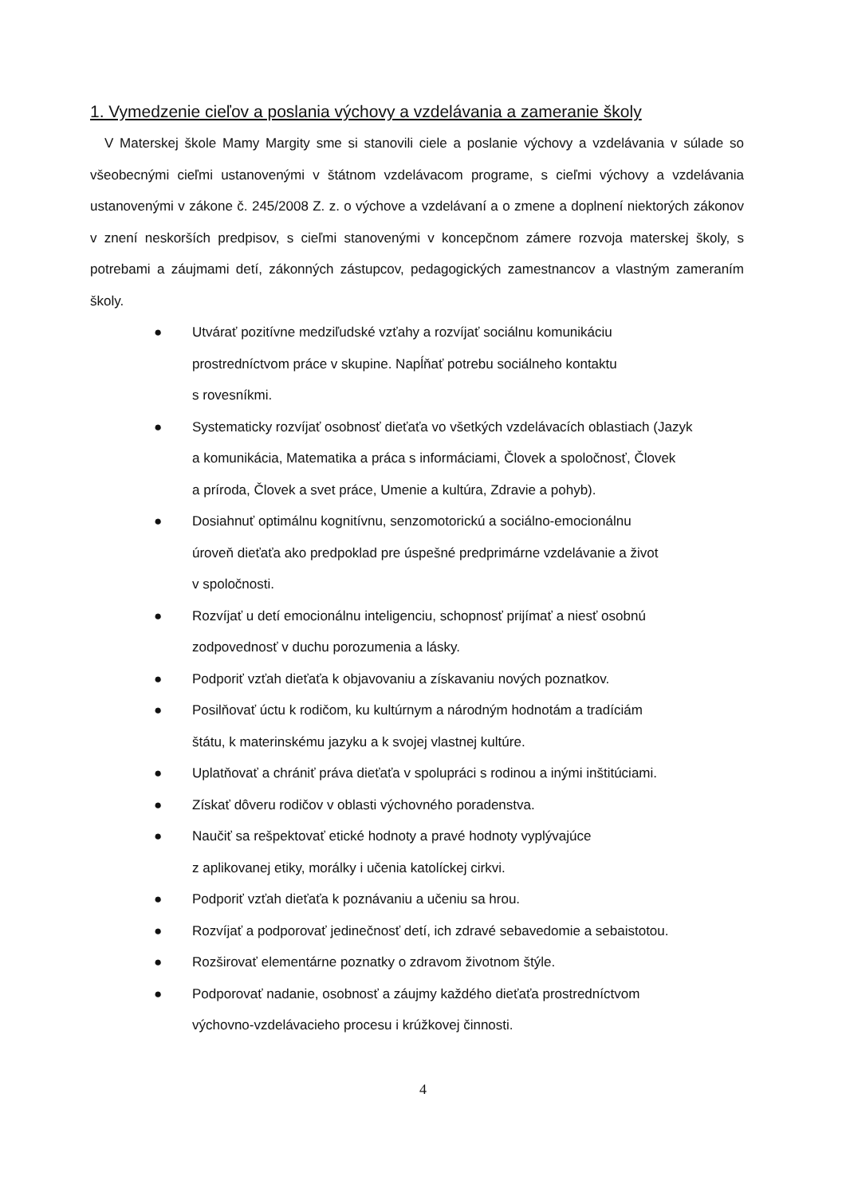1. Vymedzenie cieľov a poslania výchovy a vzdelávania a zameranie školy
V Materskej škole Mamy Margity sme si stanovili ciele a poslanie výchovy a vzdelávania v súlade so všeobecnými cieľmi ustanovenými v štátnom vzdelávacom programe, s cieľmi výchovy a vzdelávania ustanovenými v zákone č. 245/2008 Z. z. o výchove a vzdelávaní a o zmene a doplnení niektorých zákonov v znení neskorších predpisov, s cieľmi stanovenými v koncepčnom zámere rozvoja materskej školy, s potrebami a záujmami detí, zákonných zástupcov, pedagogických zamestnancov a vlastným zameraním školy.
● Utvárať pozitívne medziľudské vzťahy a rozvíjať sociálnu komunikáciu
prostredníctvom práce v skupine. Napĺňať potrebu sociálneho kontaktu
s rovesníkmi.
● Systematicky rozvíjať osobnosť dieťaťa vo všetkých vzdelávacích oblastiach (Jazyk
a komunikácia, Matematika a práca s informáciami, Človek a spoločnosť, Človek
a príroda, Človek a svet práce, Umenie a kultúra, Zdravie a pohyb).
● Dosiahnuť optimálnu kognitívnu, senzomotorickú a sociálno-emocionálnu
úroveň dieťaťa ako predpoklad pre úspešné predprimárne vzdelávanie a život
v spoločnosti.
● Rozvíjať u detí emocionálnu inteligenciu, schopnosť prijímať a niesť osobnú
zodpovednosť v duchu porozumenia a lásky.
● Podporiť vzťah dieťaťa k objavovaniu a získavaniu nových poznatkov.
● Posilňovať úctu k rodičom, ku kultúrnym a národným hodnotám a tradíciám
štátu, k materinskému jazyku a k svojej vlastnej kultúre.
● Uplatňovať a chrániť práva dieťaťa v spolupráci s rodinou a inými inštitúciami.
● Získať dôveru rodičov v oblasti výchovného poradenstva.
● Naučiť sa rešpektovať etické hodnoty a pravé hodnoty vyplývajúce
z aplikovanej etiky, morálky i učenia katolíckej cirkvi.
● Podporiť vzťah dieťaťa k poznávaniu a učeniu sa hrou.
● Rozvíjať a podporovať jedinečnosť detí, ich zdravé sebavedomie a sebaistotou.
● Rozširovať elementárne poznatky o zdravom životnom štýle.
● Podporovať nadanie, osobnosť a záujmy každého dieťaťa prostredníctvom
výchovno-vzdelávacieho procesu i krúžkovej činnosti.
4